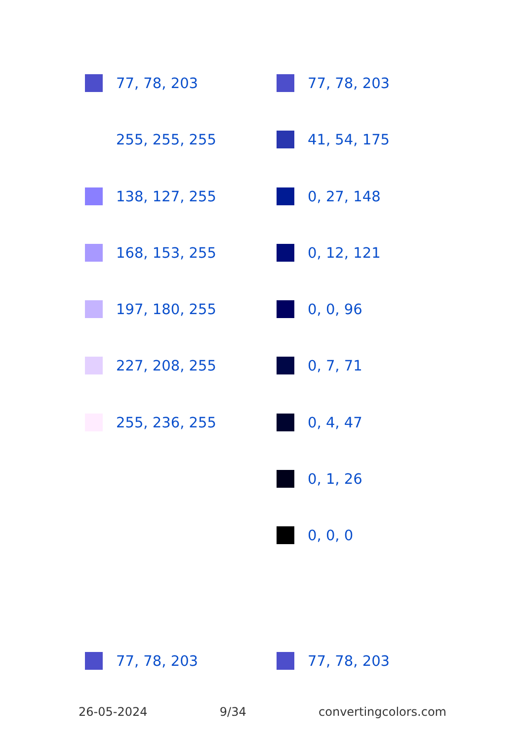77, 78, 203
255, 255, 255
138, 127, 255
168, 153, 255
197, 180, 255
227, 208, 255
255, 236, 255
77, 78, 203
41, 54, 175
0, 27, 148
0, 12, 121
0, 0, 96
0, 7, 71
0, 4, 47
0, 1, 26
0, 0, 0
77, 78, 203 77, 78, 203
26-05-2024 9/34 convertingcolors.com